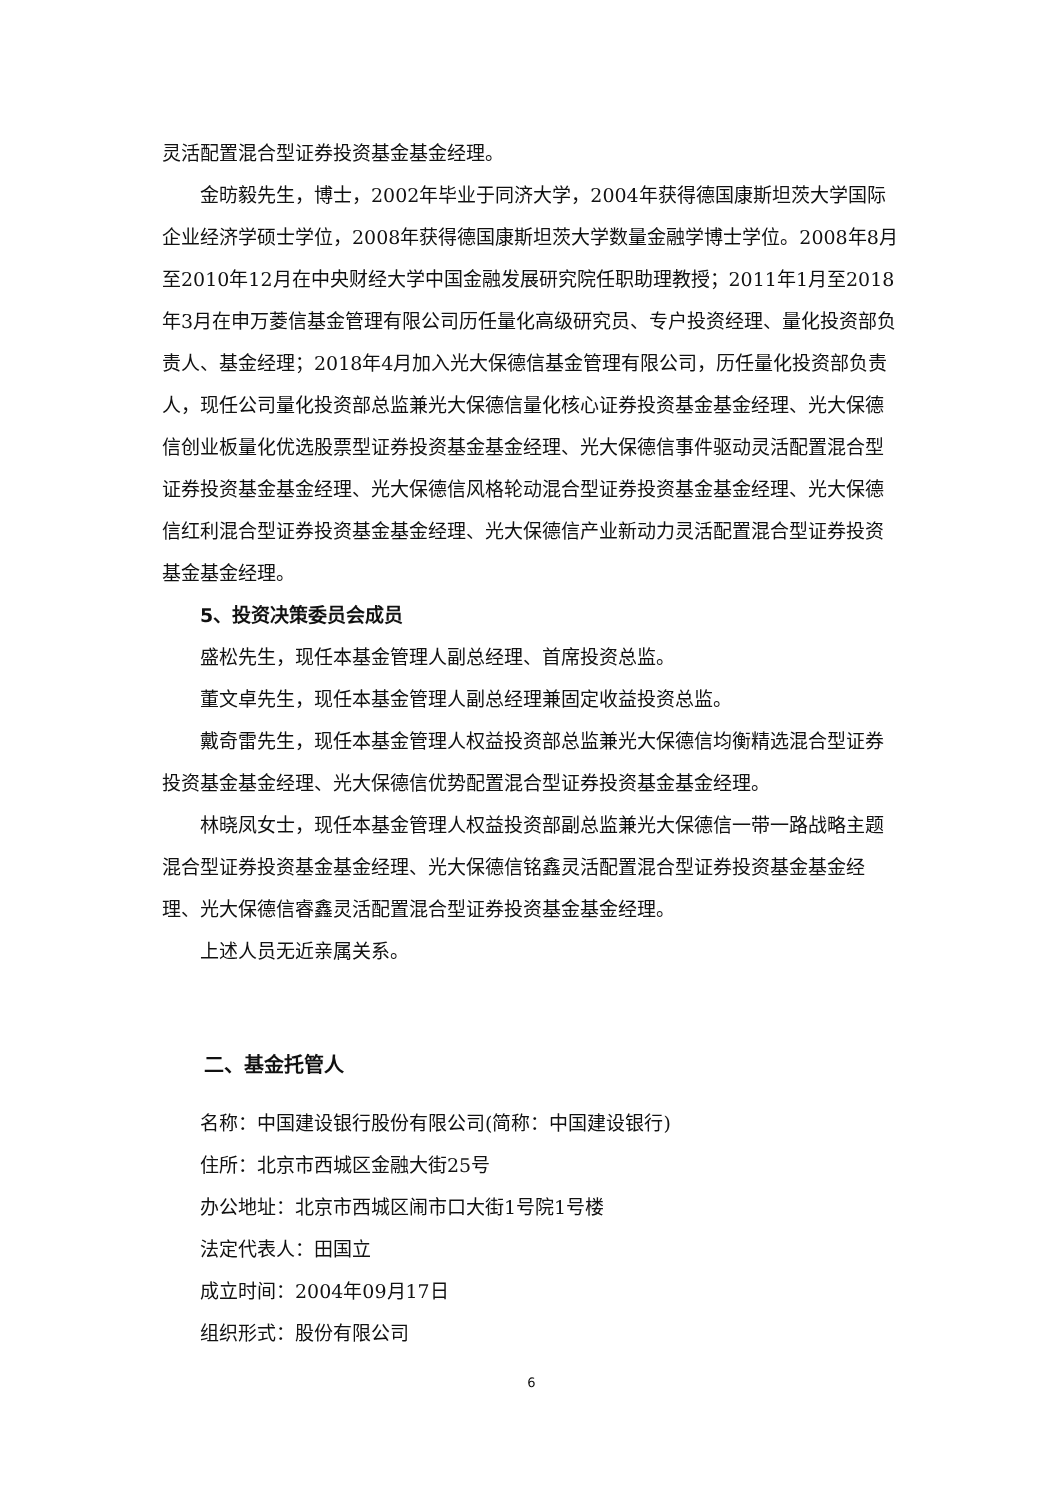灵活配置混合型证券投资基金基金经理。
金昉毅先生，博士，2002年毕业于同济大学，2004年获得德国康斯坦茨大学国际企业经济学硕士学位，2008年获得德国康斯坦茨大学数量金融学博士学位。2008年8月至2010年12月在中央财经大学中国金融发展研究院任职助理教授；2011年1月至2018年3月在申万菱信基金管理有限公司历任量化高级研究员、专户投资经理、量化投资部负责人、基金经理；2018年4月加入光大保德信基金管理有限公司，历任量化投资部负责人，现任公司量化投资部总监兼光大保德信量化核心证券投资基金基金经理、光大保德信创业板量化优选股票型证券投资基金基金经理、光大保德信事件驱动灵活配置混合型证券投资基金基金经理、光大保德信风格轮动混合型证券投资基金基金经理、光大保德信红利混合型证券投资基金基金经理、光大保德信产业新动力灵活配置混合型证券投资基金基金经理。
5、投资决策委员会成员
盛松先生，现任本基金管理人副总经理、首席投资总监。
董文卓先生，现任本基金管理人副总经理兼固定收益投资总监。
戴奇雷先生，现任本基金管理人权益投资部总监兼光大保德信均衡精选混合型证券投资基金基金经理、光大保德信优势配置混合型证券投资基金基金经理。
林晓凤女士，现任本基金管理人权益投资部副总监兼光大保德信一带一路战略主题混合型证券投资基金基金经理、光大保德信铭鑫灵活配置混合型证券投资基金基金经理、光大保德信睿鑫灵活配置混合型证券投资基金基金经理。
上述人员无近亲属关系。
二、基金托管人
名称：中国建设银行股份有限公司(简称：中国建设银行)
住所：北京市西城区金融大街25号
办公地址：北京市西城区闹市口大街1号院1号楼
法定代表人：田国立
成立时间：2004年09月17日
组织形式：股份有限公司
6